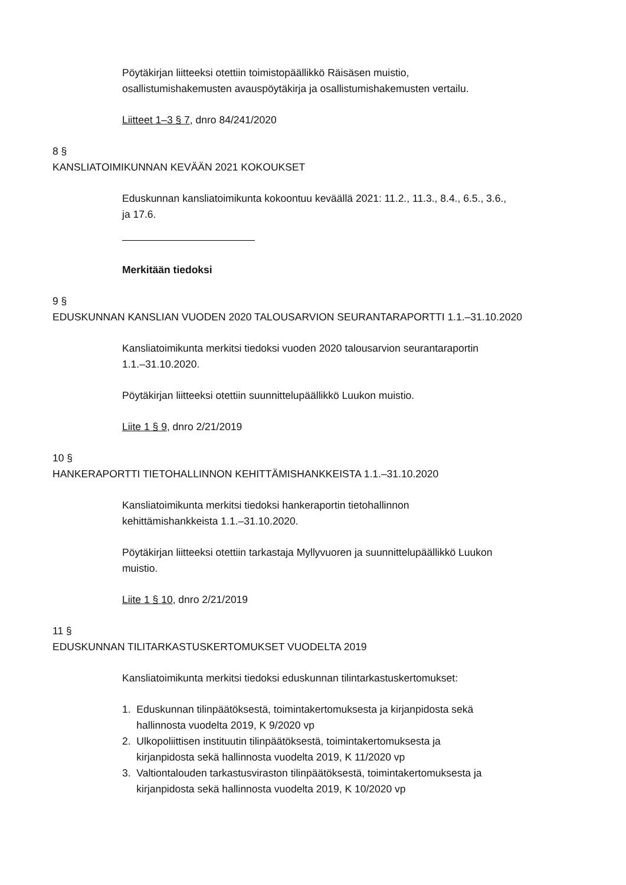Pöytäkirjan liitteeksi otettiin toimistopäällikkö Räisäsen muistio,
osallistumishakemusten avauspöytäkirja ja osallistumishakemusten vertailu.
Liitteet 1–3 § 7, dnro 84/241/2020
8 §
KANSLIATOIMIKUNNAN KEVÄÄN 2021 KOKOUKSET
Eduskunnan kansliatoimikunta kokoontuu keväällä 2021: 11.2., 11.3., 8.4., 6.5., 3.6.,
ja 17.6.
Merkitään tiedoksi
9 §
EDUSKUNNAN KANSLIAN VUODEN 2020 TALOUSARVION SEURANTARAPORTTI 1.1.–31.10.2020
Kansliatoimikunta merkitsi tiedoksi vuoden 2020 talousarvion seurantaraportin
1.1.–31.10.2020.
Pöytäkirjan liitteeksi otettiin suunnittelupäällikkö Luukon muistio.
Liite 1 § 9, dnro 2/21/2019
10 §
HANKERAPORTTI TIETOHALLINNON KEHITTÄMISHANKKEISTA 1.1.–31.10.2020
Kansliatoimikunta merkitsi tiedoksi hankeraportin tietohallinnon
kehittämishankkeista 1.1.–31.10.2020.
Pöytäkirjan liitteeksi otettiin tarkastaja Myllyvuoren ja suunnittelupäällikkö Luukon
muistio.
Liite 1 § 10, dnro 2/21/2019
11 §
EDUSKUNNAN TILITARKASTUSKERTOMUKSET VUODELTA 2019
Kansliatoimikunta merkitsi tiedoksi eduskunnan tilintarkastuskertomukset:
1. Eduskunnan tilinpäätöksestä, toimintakertomuksesta ja kirjanpidosta sekä
hallinnosta vuodelta 2019, K 9/2020 vp
2. Ulkopoliittisen instituutin tilinpäätöksestä, toimintakertomuksesta ja
kirjanpidosta sekä hallinnosta vuodelta 2019, K 11/2020 vp
3. Valtiontalouden tarkastusviraston tilinpäätöksestä, toimintakertomuksesta ja
kirjanpidosta sekä hallinnosta vuodelta 2019, K 10/2020 vp